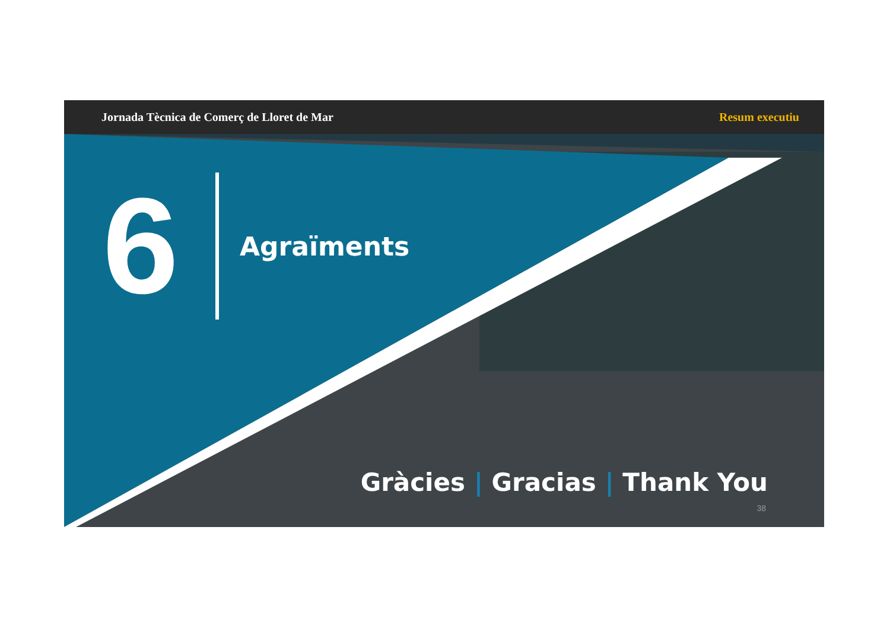Jornada Tècnica de Comerç de Lloret de Mar Resum executiu
6
Agraïments
Gràcies | Gracias | Thank You
38